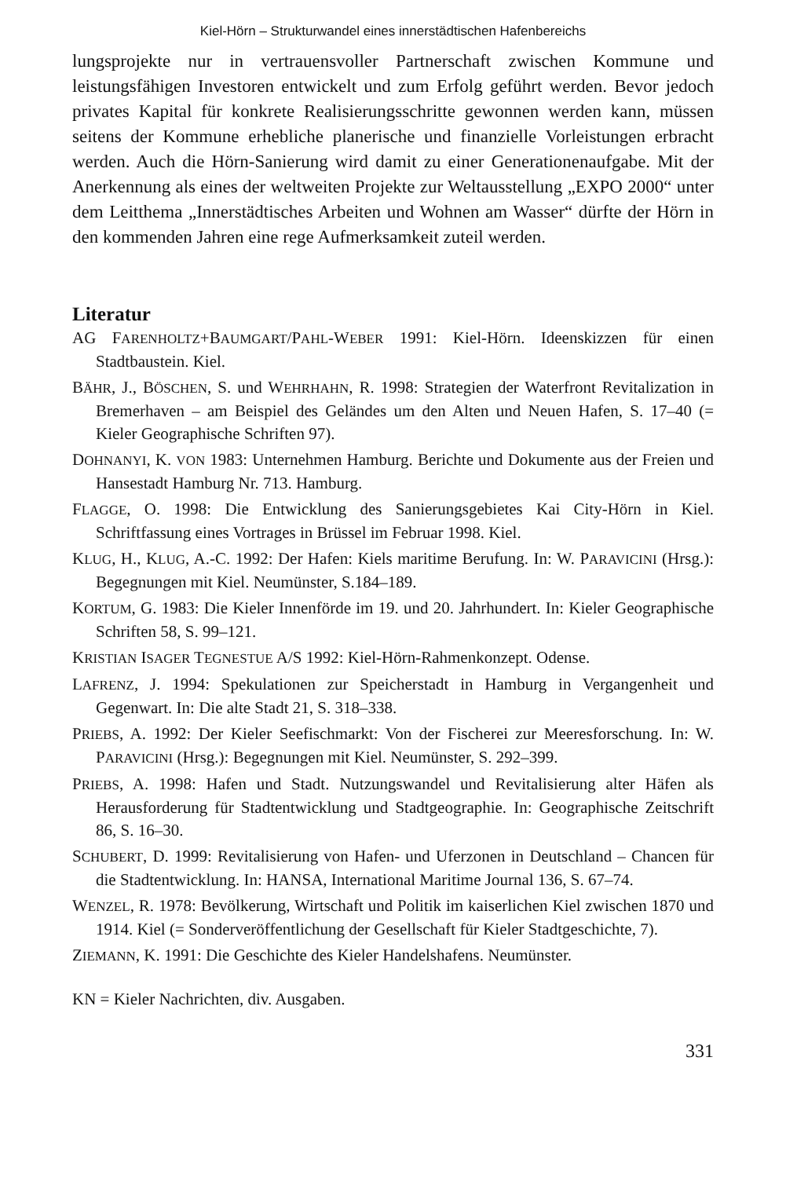Kiel-Hörn – Strukturwandel eines innerstädtischen Hafenbereichs
lungsprojekte nur in vertrauensvoller Partnerschaft zwischen Kommune und leistungsfähigen Investoren entwickelt und zum Erfolg geführt werden. Bevor jedoch privates Kapital für konkrete Realisierungsschritte gewonnen werden kann, müssen seitens der Kommune erhebliche planerische und finanzielle Vorleistungen erbracht werden. Auch die Hörn-Sanierung wird damit zu einer Generationenaufgabe. Mit der Anerkennung als eines der weltweiten Projekte zur Weltausstellung „EXPO 2000“ unter dem Leitthema „Innerstädtisches Arbeiten und Wohnen am Wasser“ dürfte der Hörn in den kommenden Jahren eine rege Aufmerksamkeit zuteil werden.
Literatur
AG FARENHOLTZ+BAUMGART/PAHL-WEBER 1991: Kiel-Hörn. Ideenskizzen für einen Stadtbaustein. Kiel.
BÄHR, J., BÖSCHEN, S. und WEHRHAHN, R. 1998: Strategien der Waterfront Revitalization in Bremerhaven – am Beispiel des Geländes um den Alten und Neuen Hafen, S. 17–40 (= Kieler Geographische Schriften 97).
DOHNANYI, K. VON 1983: Unternehmen Hamburg. Berichte und Dokumente aus der Freien und Hansestadt Hamburg Nr. 713. Hamburg.
FLAGGE, O. 1998: Die Entwicklung des Sanierungsgebietes Kai City-Hörn in Kiel. Schriftfassung eines Vortrages in Brüssel im Februar 1998. Kiel.
KLUG, H., KLUG, A.-C. 1992: Der Hafen: Kiels maritime Berufung. In: W. PARAVICINI (Hrsg.): Begegnungen mit Kiel. Neumünster, S.184–189.
KORTUM, G. 1983: Die Kieler Innenförde im 19. und 20. Jahrhundert. In: Kieler Geographische Schriften 58, S. 99–121.
KRISTIAN ISAGER TEGNESTUE A/S 1992: Kiel-Hörn-Rahmenkonzept. Odense.
LAFRENZ, J. 1994: Spekulationen zur Speicherstadt in Hamburg in Vergangenheit und Gegenwart. In: Die alte Stadt 21, S. 318–338.
PRIEBS, A. 1992: Der Kieler Seefischmarkt: Von der Fischerei zur Meeresforschung. In: W. PARAVICINI (Hrsg.): Begegnungen mit Kiel. Neumünster, S. 292–399.
PRIEBS, A. 1998: Hafen und Stadt. Nutzungswandel und Revitalisierung alter Häfen als Herausforderung für Stadtentwicklung und Stadtgeographie. In: Geographische Zeitschrift 86, S. 16–30.
SCHUBERT, D. 1999: Revitalisierung von Hafen- und Uferzonen in Deutschland – Chancen für die Stadtentwicklung. In: HANSA, International Maritime Journal 136, S. 67–74.
WENZEL, R. 1978: Bevölkerung, Wirtschaft und Politik im kaiserlichen Kiel zwischen 1870 und 1914. Kiel (= Sonderveröffentlichung der Gesellschaft für Kieler Stadtgeschichte, 7).
ZIEMANN, K. 1991: Die Geschichte des Kieler Handelshafens. Neumünster.
KN = Kieler Nachrichten, div. Ausgaben.
331